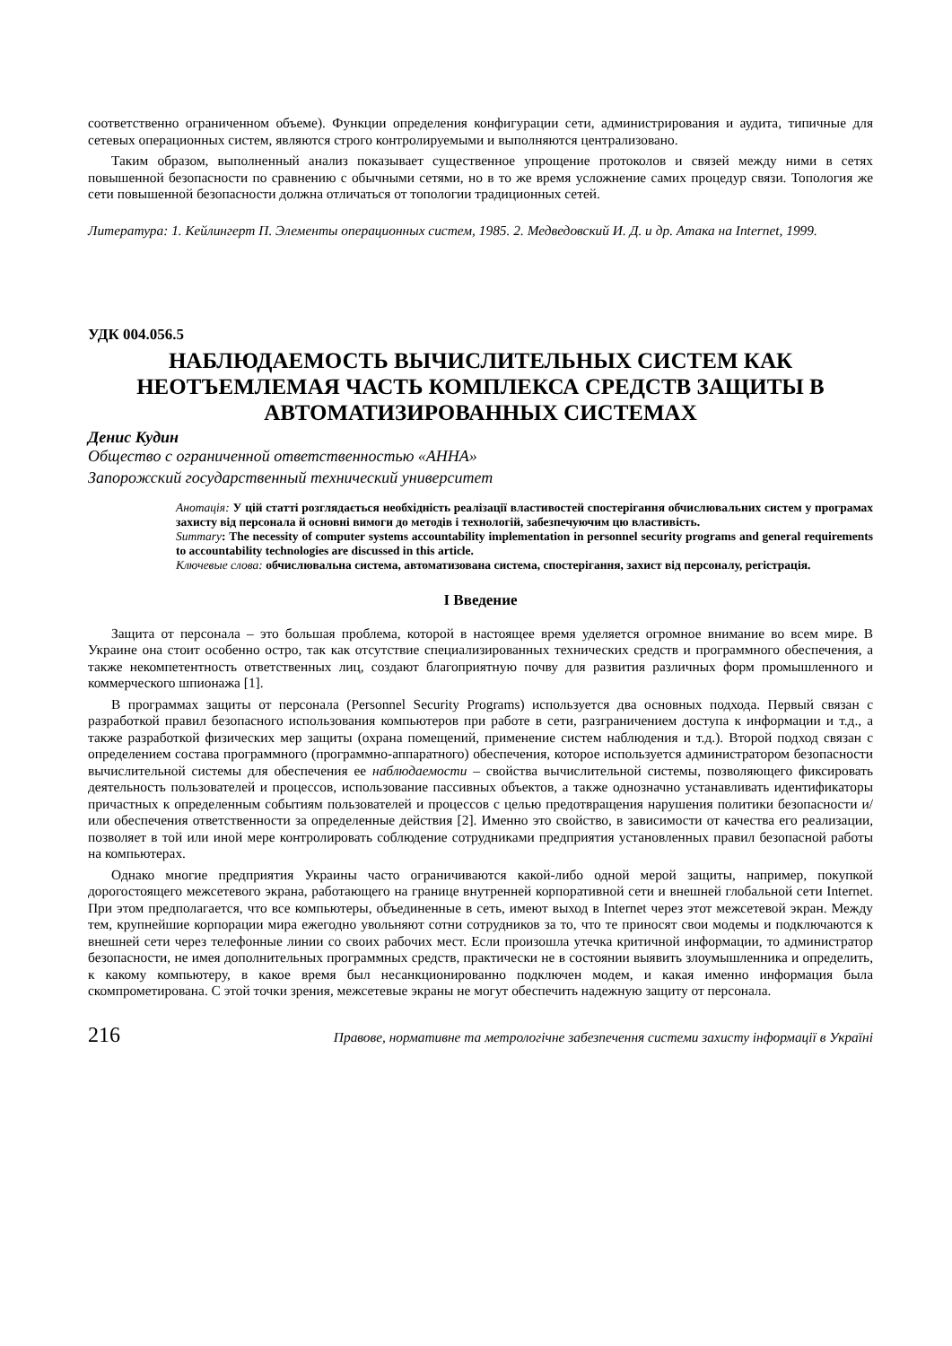соответственно ограниченном объеме). Функции определения конфигурации сети, администрирования и аудита, типичные для сетевых операционных систем, являются строго контролируемыми и выполняются централизовано.
Таким образом, выполненный анализ показывает существенное упрощение протоколов и связей между ними в сетях повышенной безопасности по сравнению с обычными сетями, но в то же время усложнение самих процедур связи. Топология же сети повышенной безопасности должна отличаться от топологии традиционных сетей.
Литература: 1. Кейлингерт П. Элементы операционных систем, 1985. 2. Медведовский И. Д. и др. Атака на Internet, 1999.
УДК 004.056.5
НАБЛЮДАЕМОСТЬ ВЫЧИСЛИТЕЛЬНЫХ СИСТЕМ КАК НЕОТЪЕМЛЕМАЯ ЧАСТЬ КОМПЛЕКСА СРЕДСТВ ЗАЩИТЫ В АВТОМАТИЗИРОВАННЫХ СИСТЕМАХ
Денис Кудин
Общество с ограниченной ответственностью «АННА»
Запорожский государственный технический университет
Анотація: У цій статті розглядається необхідність реалізації властивостей спостерігання обчислювальних систем у програмах захисту від персонала й основні вимоги до методів і технологій, забезпечуючим цю властивість.
Summary: The necessity of computer systems accountability implementation in personnel security programs and general requirements to accountability technologies are discussed in this article.
Ключевые слова: обчислювальна система, автоматизована система, спостерігання, захист від персоналу, регістрація.
I Введение
Защита от персонала – это большая проблема, которой в настоящее время уделяется огромное внимание во всем мире. В Украине она стоит особенно остро, так как отсутствие специализированных технических средств и программного обеспечения, а также некомпетентность ответственных лиц, создают благоприятную почву для развития различных форм промышленного и коммерческого шпионажа [1].
В программах защиты от персонала (Personnel Security Programs) используется два основных подхода. Первый связан с разработкой правил безопасного использования компьютеров при работе в сети, разграничением доступа к информации и т.д., а также разработкой физических мер защиты (охрана помещений, применение систем наблюдения и т.д.). Второй подход связан с определением состава программного (программно-аппаратного) обеспечения, которое используется администратором безопасности вычислительной системы для обеспечения ее наблюдаемости – свойства вычислительной системы, позволяющего фиксировать деятельность пользователей и процессов, использование пассивных объектов, а также однозначно устанавливать идентификаторы причастных к определенным событиям пользователей и процессов с целью предотвращения нарушения политики безопасности и/или обеспечения ответственности за определенные действия [2]. Именно это свойство, в зависимости от качества его реализации, позволяет в той или иной мере контролировать соблюдение сотрудниками предприятия установленных правил безопасной работы на компьютерах.
Однако многие предприятия Украины часто ограничиваются какой-либо одной мерой защиты, например, покупкой дорогостоящего межсетевого экрана, работающего на границе внутренней корпоративной сети и внешней глобальной сети Internet. При этом предполагается, что все компьютеры, объединенные в сеть, имеют выход в Internet через этот межсетевой экран. Между тем, крупнейшие корпорации мира ежегодно увольняют сотни сотрудников за то, что те приносят свои модемы и подключаются к внешней сети через телефонные линии со своих рабочих мест. Если произошла утечка критичной информации, то администратор безопасности, не имея дополнительных программных средств, практически не в состоянии выявить злоумышленника и определить, к какому компьютеру, в какое время был несанкционированно подключен модем, и какая именно информация была скомпрометирована. С этой точки зрения, межсетевые экраны не могут обеспечить надежную защиту от персонала.
216 Правове, нормативне та метрологічне забезпечення системи захисту інформації в Україні